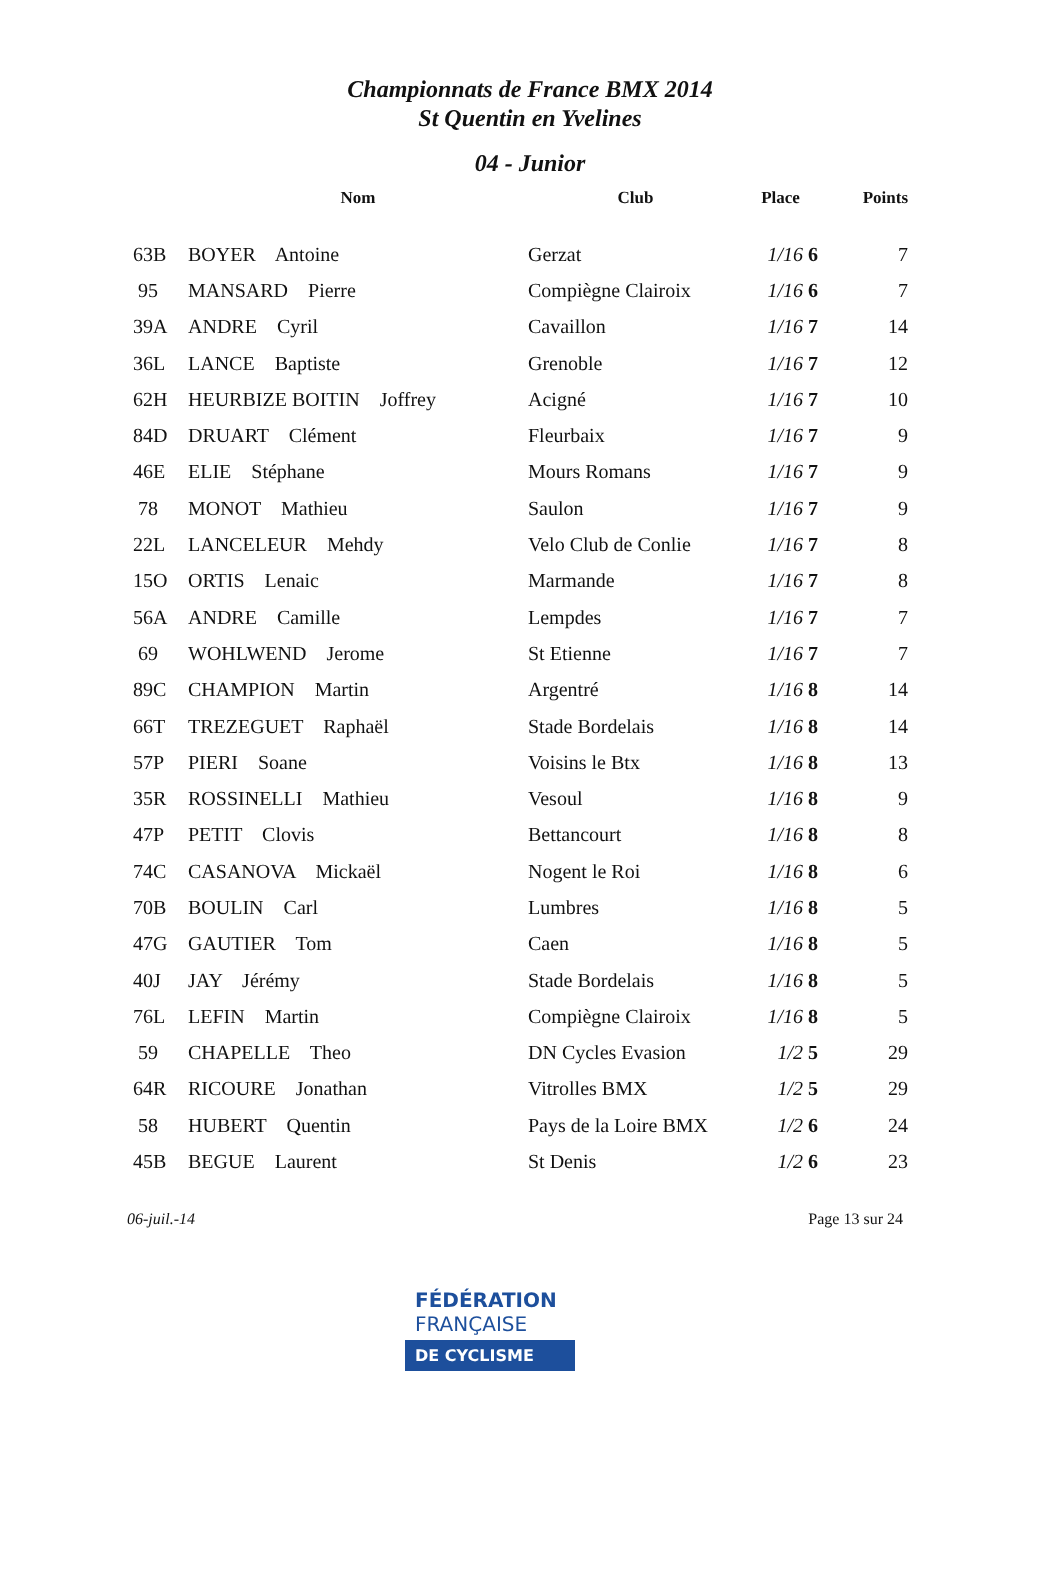Championnats de France BMX 2014
St Quentin en Yvelines
04 - Junior
| | Nom | Club | Place | Points |
| --- | --- | --- | --- | --- |
| 63B | BOYER Antoine | Gerzat | 1/16 6 | 7 |
| 95 | MANSARD Pierre | Compiègne Clairoix | 1/16 6 | 7 |
| 39A | ANDRE Cyril | Cavaillon | 1/16 7 | 14 |
| 36L | LANCE Baptiste | Grenoble | 1/16 7 | 12 |
| 62H | HEURBIZE BOITIN Joffrey | Acigné | 1/16 7 | 10 |
| 84D | DRUART Clément | Fleurbaix | 1/16 7 | 9 |
| 46E | ELIE Stéphane | Mours Romans | 1/16 7 | 9 |
| 78 | MONOT Mathieu | Saulon | 1/16 7 | 9 |
| 22L | LANCELEUR Mehdy | Velo Club de Conlie | 1/16 7 | 8 |
| 15O | ORTIS Lenaic | Marmande | 1/16 7 | 8 |
| 56A | ANDRE Camille | Lempdes | 1/16 7 | 7 |
| 69 | WOHLWEND Jerome | St Etienne | 1/16 7 | 7 |
| 89C | CHAMPION Martin | Argentré | 1/16 8 | 14 |
| 66T | TREZEGUET Raphaël | Stade Bordelais | 1/16 8 | 14 |
| 57P | PIERI Soane | Voisins le Btx | 1/16 8 | 13 |
| 35R | ROSSINELLI Mathieu | Vesoul | 1/16 8 | 9 |
| 47P | PETIT Clovis | Bettancourt | 1/16 8 | 8 |
| 74C | CASANOVA Mickaël | Nogent le Roi | 1/16 8 | 6 |
| 70B | BOULIN Carl | Lumbres | 1/16 8 | 5 |
| 47G | GAUTIER Tom | Caen | 1/16 8 | 5 |
| 40J | JAY Jérémy | Stade Bordelais | 1/16 8 | 5 |
| 76L | LEFIN Martin | Compiègne Clairoix | 1/16 8 | 5 |
| 59 | CHAPELLE Theo | DN Cycles Evasion | 1/2 5 | 29 |
| 64R | RICOURE Jonathan | Vitrolles BMX | 1/2 5 | 29 |
| 58 | HUBERT Quentin | Pays de la Loire BMX | 1/2 6 | 24 |
| 45B | BEGUE Laurent | St Denis | 1/2 6 | 23 |
06-juil.-14 Page 13 sur 24
FÉDÉRATION
FRANÇAISE
DE CYCLISME